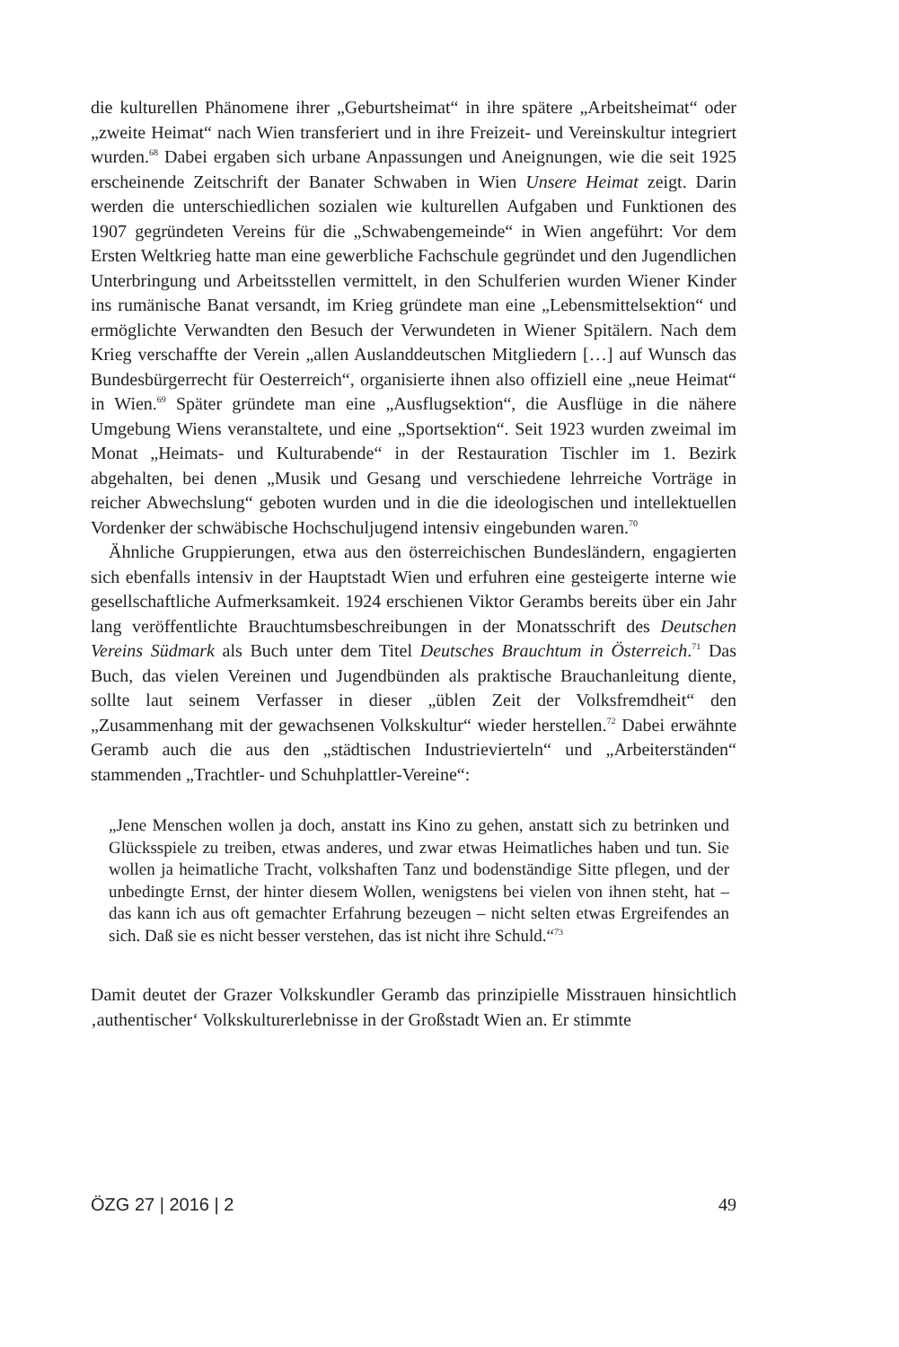die kulturellen Phänomene ihrer „Geburtsheimat“ in ihre spätere „Arbeitsheimat“ oder „zweite Heimat“ nach Wien transferiert und in ihre Freizeit- und Vereinskultur integriert wurden.<sup>68</sup> Dabei ergaben sich urbane Anpassungen und Aneignungen, wie die seit 1925 erscheinende Zeitschrift der Banater Schwaben in Wien Unsere Heimat zeigt. Darin werden die unterschiedlichen sozialen wie kulturellen Aufgaben und Funktionen des 1907 gegründeten Vereins für die „Schwabengemeinde“ in Wien angeführt: Vor dem Ersten Weltkrieg hatte man eine gewerbliche Fachschule gegründet und den Jugendlichen Unterbringung und Arbeitsstellen vermittelt, in den Schulferien wurden Wiener Kinder ins rumänische Banat versandt, im Krieg gründete man eine „Lebensmittelsektion“ und ermöglichte Verwandten den Besuch der Verwundeten in Wiener Spitälern. Nach dem Krieg verschaffte der Verein „allen Auslanddeutschen Mitgliedern […] auf Wunsch das Bundesbürgerrecht für Oesterreich“, organisierte ihnen also offiziell eine „neue Heimat“ in Wien.<sup>69</sup> Später gründete man eine „Ausflugsektion“, die Ausflüge in die nähere Umgebung Wiens veranstaltete, und eine „Sportsektion“. Seit 1923 wurden zweimal im Monat „Heimats- und Kulturabende“ in der Restauration Tischler im 1. Bezirk abgehalten, bei denen „Musik und Gesang und verschiedene lehrreiche Vorträge in reicher Abwechslung“ geboten wurden und in die die ideologischen und intellektuellen Vordenker der schwäbische Hochschuljugend intensiv eingebunden waren.<sup>70</sup>
Ähnliche Gruppierungen, etwa aus den österreichischen Bundesländern, engagierten sich ebenfalls intensiv in der Hauptstadt Wien und erfuhren eine gesteigerte interne wie gesellschaftliche Aufmerksamkeit. 1924 erschienen Viktor Gerambs bereits über ein Jahr lang veröffentlichte Brauchtumsbeschreibungen in der Monatsschrift des Deutschen Vereins Südmark als Buch unter dem Titel Deutsches Brauchtum in Österreich.<sup>71</sup> Das Buch, das vielen Vereinen und Jugendbünden als praktische Brauchanleitung diente, sollte laut seinem Verfasser in dieser „üblen Zeit der Volksfremdheit“ den „Zusammenhang mit der gewachsenen Volkskultur“ wieder herstellen.<sup>72</sup> Dabei erwähnte Geramb auch die aus den „städtischen Industrievierteln“ und „Arbeiterständen“ stammenden „Trachtler- und Schuhplattler-Vereine“:
„Jene Menschen wollen ja doch, anstatt ins Kino zu gehen, anstatt sich zu betrinken und Glücksspiele zu treiben, etwas anderes, und zwar etwas Heimatliches haben und tun. Sie wollen ja heimatliche Tracht, volkshaften Tanz und bodenständige Sitte pflegen, und der unbedingte Ernst, der hinter diesem Wollen, wenigstens bei vielen von ihnen steht, hat – das kann ich aus oft gemachter Erfahrung bezeugen – nicht selten etwas Ergreifendes an sich. Daß sie es nicht besser verstehen, das ist nicht ihre Schuld.“<sup>73</sup>
Damit deutet der Grazer Volkskundler Geramb das prinzipielle Misstrauen hinsichtlich ‚authentischer‘ Volkskulturerlebnisse in der Großstadt Wien an. Er stimmte
ÖZG 27 | 2016 | 2 49